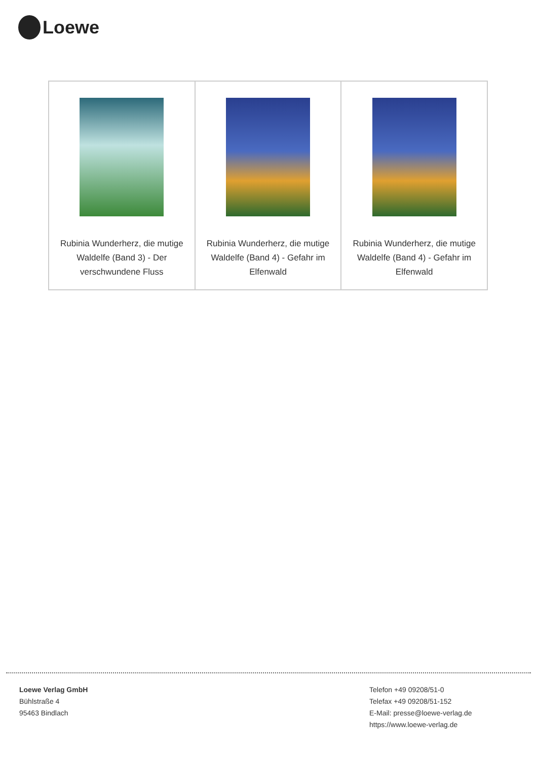Loewe
| Rubinia Wunderherz, die mutige Waldelfe (Band 3) - Der verschwundene Fluss | Rubinia Wunderherz, die mutige Waldelfe (Band 4) - Gefahr im Elfenwald | Rubinia Wunderherz, die mutige Waldelfe (Band 4) - Gefahr im Elfenwald |
Loewe Verlag GmbH
Bühlstraße 4
95463 Bindlach
Telefon +49 09208/51-0
Telefax +49 09208/51-152
E-Mail: presse@loewe-verlag.de
https://www.loewe-verlag.de